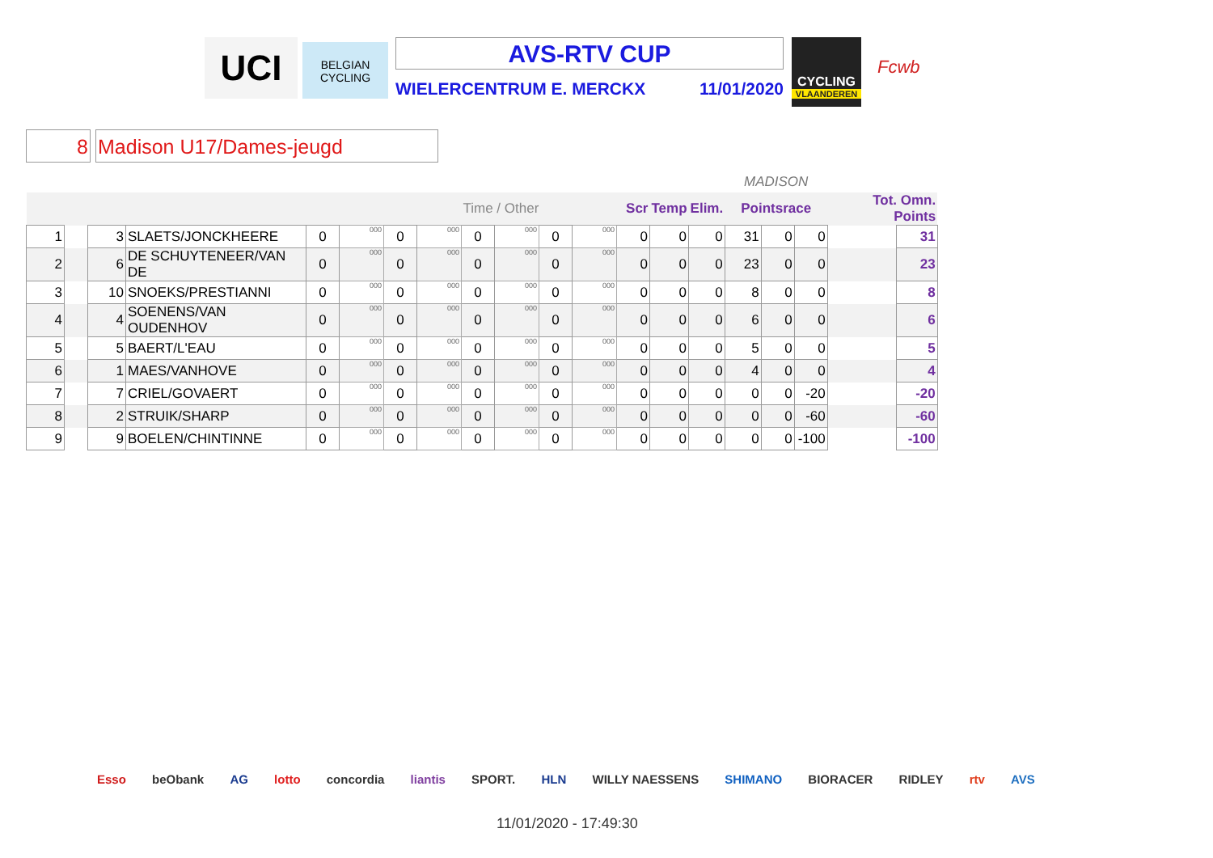UCI
BELGIAN CYCLING
AVS-RTV CUP
WIELERCENTRUM E. MERCKX 11/01/2020
CYCLING
VLAANDEREN
Fcwb
8 Madison U17/Dames-jeugd
| | | | | | | | | | | | | | | | MADISON | | | | |
| | | | | | | | | Time / Other | | | | Scr | Temp | Elim. | Pointsrace | | | Tot. Omn. Points | |
| 1 | | 3 | SLAETS/JONCKHEERE | 0 | 000 | 0 | 000 | 0 | 000 | 0 | 000 | 0 | 0 | 0 | 31 | 0 | 0 | | 31 |
| 2 | | 6 | DE SCHUYTENEER/VAN DE | 0 | 000 | 0 | 000 | 0 | 000 | 0 | 000 | 0 | 0 | 0 | 23 | 0 | 0 | | 23 |
| 3 | | 10 | SNOEKS/PRESTIANNI | 0 | 000 | 0 | 000 | 0 | 000 | 0 | 000 | 0 | 0 | 0 | 8 | 0 | 0 | | 8 |
| 4 | | 4 | SOENENS/VAN OUDENHOV | 0 | 000 | 0 | 000 | 0 | 000 | 0 | 000 | 0 | 0 | 0 | 6 | 0 | 0 | | 6 |
| 5 | | 5 | BAERT/L'EAU | 0 | 000 | 0 | 000 | 0 | 000 | 0 | 000 | 0 | 0 | 0 | 5 | 0 | 0 | | 5 |
| 6 | | 1 | MAES/VANHOVE | 0 | 000 | 0 | 000 | 0 | 000 | 0 | 000 | 0 | 0 | 0 | 4 | 0 | 0 | | 4 |
| 7 | | 7 | CRIEL/GOVAERT | 0 | 000 | 0 | 000 | 0 | 000 | 0 | 000 | 0 | 0 | 0 | 0 | 0 | -20 | | -20 |
| 8 | | 2 | STRUIK/SHARP | 0 | 000 | 0 | 000 | 0 | 000 | 0 | 000 | 0 | 0 | 0 | 0 | 0 | -60 | | -60 |
| 9 | | 9 | BOELEN/CHINTINNE | 0 | 000 | 0 | 000 | 0 | 000 | 0 | 000 | 0 | 0 | 0 | 0 | 0 | -100 | | -100 |
Esso beObank AG lotto concordia liantis SPORT. HLN WILLY NAESSENS SHIMANO BIORACER RIDLEY rtv AVS
11/01/2020 - 17:49:30